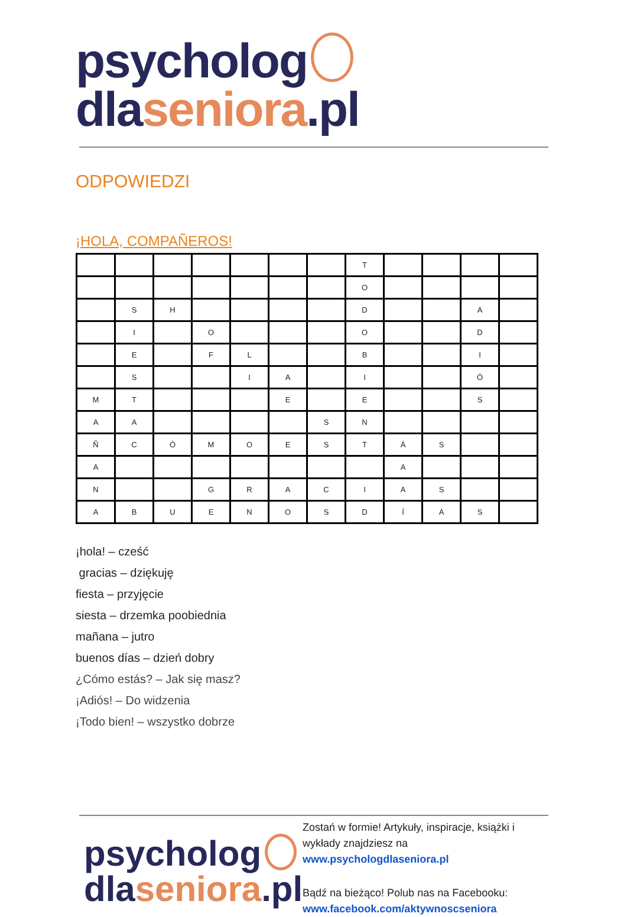psycholog dlaseniora.pl
ODPOWIEDZI
¡HOLA, COMPAÑEROS!
| | | | | | | | T | | | | |
| | | | | | | | O | | | | |
| | S | H | | | | | D | | | A | |
| | I | | O | | | | O | | | D | |
| | E | | F | L | | | B | | | I | |
| | S | | | I | A | | I | | | Ó | |
| M | T | | | | E | | E | | | S | |
| A | A | | | | | S | N | | | | |
| Ñ | C | Ó | M | O | E | S | T | Á | S | | |
| A | | | | | | | | A | | | |
| N | | | G | R | A | C | I | A | S | | |
| A | B | U | E | N | O | S | D | Í | A | S | |
¡hola! – cześć
gracias – dziękuję
fiesta – przyjęcie
siesta – drzemka poobiednia
mañana – jutro
buenos días – dzień dobry
¿Cómo estás? – Jak się masz?
¡Adiós! – Do widzenia
¡Todo bien! – wszystko dobrze
psycholog
dlaseniora.pl
Zostań w formie! Artykuły, inspiracje, książki i wykłady znajdziesz na
www.psychologdlaseniora.pl
Bądź na bieżąco! Polub nas na Facebooku:
www.facebook.com/aktywnoscseniora